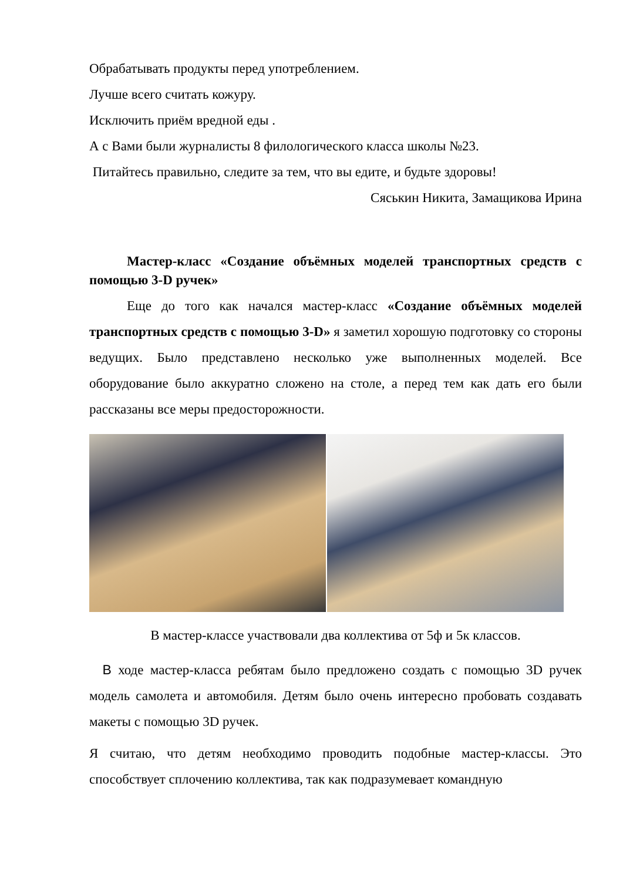Обрабатывать продукты перед употреблением.
Лучше всего считать кожуру.
Исключить приём вредной еды .
А с Вами были журналисты 8 филологического класса школы №23.
Питайтесь правильно, следите за тем, что вы едите, и будьте здоровы!
Сяськин Никита, Замащикова Ирина
Мастер-класс «Создание объёмных моделей транспортных средств с помощью 3-D ручек»
Еще до того как начался мастер-класс «Создание объёмных моделей транспортных средств с помощью 3-D» я заметил хорошую подготовку со стороны ведущих. Было представлено несколько уже выполненных моделей. Все оборудование было аккуратно сложено на столе, а перед тем как дать его были рассказаны все меры предосторожности.
В мастер-классе участвовали два коллектива от 5ф и 5к классов.
В ходе мастер-класса ребятам было предложено создать с помощью 3D ручек модель самолета и автомобиля. Детям было очень интересно пробовать создавать макеты с помощью 3D ручек.
Я считаю, что детям необходимо проводить подобные мастер-классы. Это способствует сплочению коллектива, так как подразумевает командную